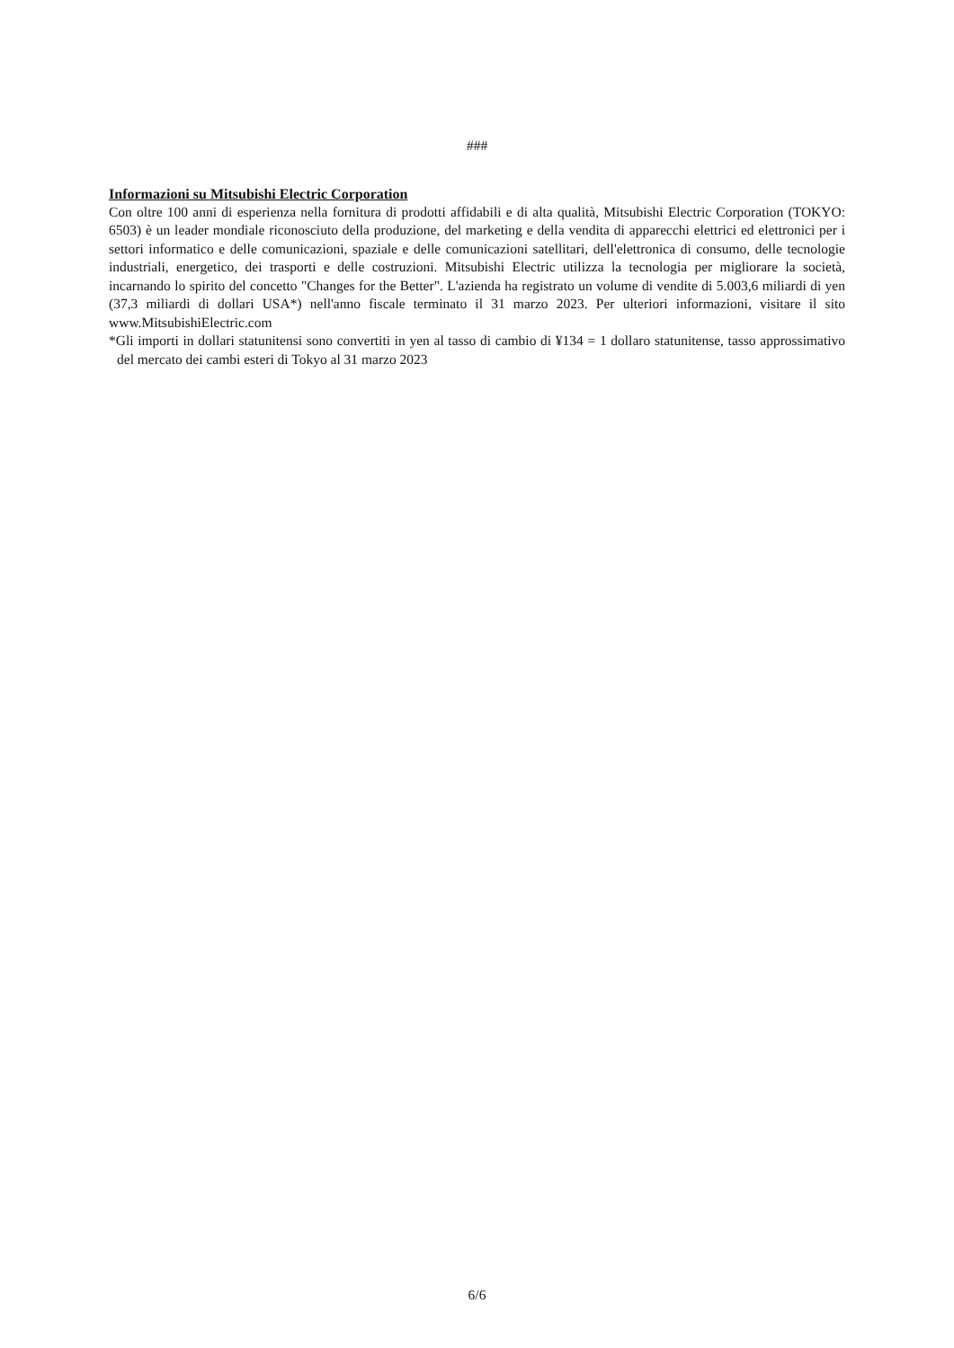###
Informazioni su Mitsubishi Electric Corporation
Con oltre 100 anni di esperienza nella fornitura di prodotti affidabili e di alta qualità, Mitsubishi Electric Corporation (TOKYO: 6503) è un leader mondiale riconosciuto della produzione, del marketing e della vendita di apparecchi elettrici ed elettronici per i settori informatico e delle comunicazioni, spaziale e delle comunicazioni satellitari, dell'elettronica di consumo, delle tecnologie industriali, energetico, dei trasporti e delle costruzioni. Mitsubishi Electric utilizza la tecnologia per migliorare la società, incarnando lo spirito del concetto "Changes for the Better". L'azienda ha registrato un volume di vendite di 5.003,6 miliardi di yen (37,3 miliardi di dollari USA*) nell'anno fiscale terminato il 31 marzo 2023. Per ulteriori informazioni, visitare il sito www.MitsubishiElectric.com
*Gli importi in dollari statunitensi sono convertiti in yen al tasso di cambio di ¥134 = 1 dollaro statunitense, tasso approssimativo del mercato dei cambi esteri di Tokyo al 31 marzo 2023
6/6